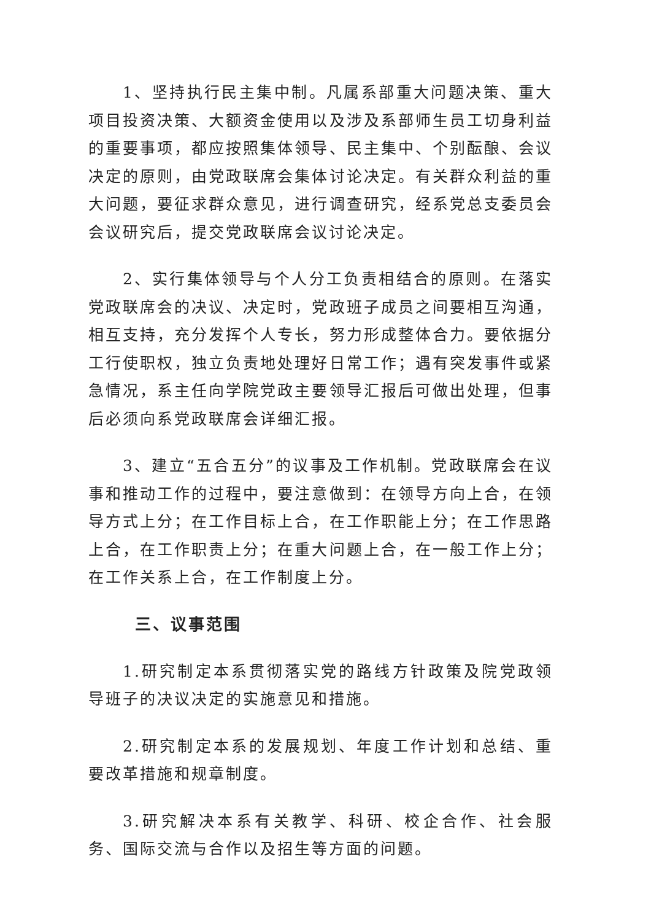1、坚持执行民主集中制。凡属系部重大问题决策、重大项目投资决策、大额资金使用以及涉及系部师生员工切身利益的重要事项，都应按照集体领导、民主集中、个别酝酿、会议决定的原则，由党政联席会集体讨论决定。有关群众利益的重大问题，要征求群众意见，进行调查研究，经系党总支委员会会议研究后，提交党政联席会议讨论决定。
2、实行集体领导与个人分工负责相结合的原则。在落实党政联席会的决议、决定时，党政班子成员之间要相互沟通，相互支持，充分发挥个人专长，努力形成整体合力。要依据分工行使职权，独立负责地处理好日常工作；遇有突发事件或紧急情况，系主任向学院党政主要领导汇报后可做出处理，但事后必须向系党政联席会详细汇报。
3、建立“五合五分”的议事及工作机制。党政联席会在议事和推动工作的过程中，要注意做到：在领导方向上合，在领导方式上分；在工作目标上合，在工作职能上分；在工作思路上合，在工作职责上分；在重大问题上合，在一般工作上分；在工作关系上合，在工作制度上分。
三、议事范围
1.研究制定本系贯彻落实党的路线方针政策及院党政领导班子的决议决定的实施意见和措施。
2.研究制定本系的发展规划、年度工作计划和总结、重要改革措施和规章制度。
3.研究解决本系有关教学、科研、校企合作、社会服务、国际交流与合作以及招生等方面的问题。